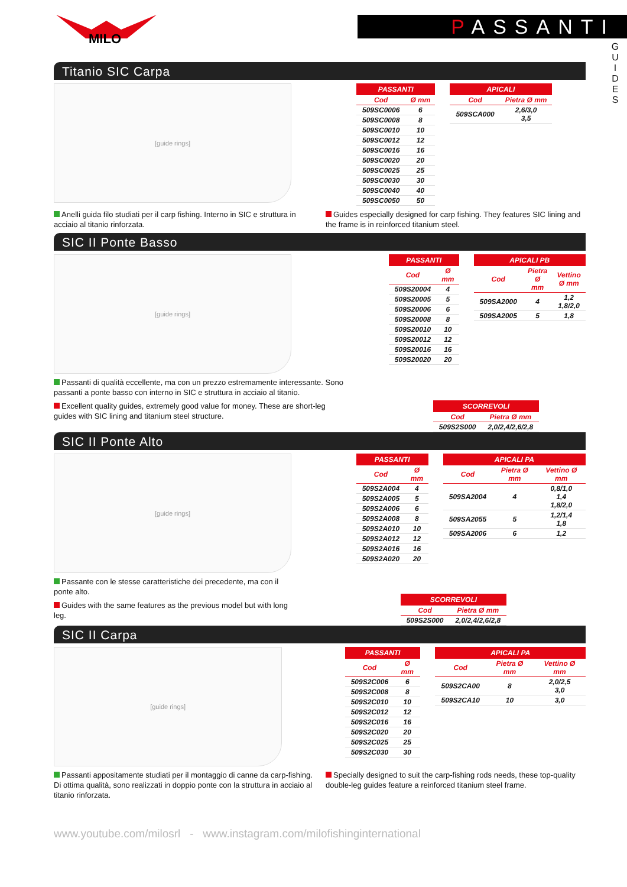MILO
PASSANTI
G U I D E S
Titanio SIC Carpa
[guide rings]
| PASSANTI | |
| --- | --- |
| Cod | Ø mm |
| 509SC0006 | 6 |
| 509SC0008 | 8 |
| 509SC0010 | 10 |
| 509SC0012 | 12 |
| 509SC0016 | 16 |
| 509SC0020 | 20 |
| 509SC0025 | 25 |
| 509SC0030 | 30 |
| 509SC0040 | 40 |
| 509SC0050 | 50 |
| APICALI | |
| --- | --- |
| Cod | Pietra Ø mm |
| 509SCA000 | 2,6/3,0 3,5 |
Anelli guida filo studiati per il carp fishing. Interno in SIC e struttura in acciaio al titanio rinforzata.
Guides especially designed for carp fishing. They features SIC lining and the frame is in reinforced titanium steel.
SIC II Ponte Basso
[guide rings]
Passanti di qualità eccellente, ma con un prezzo estremamente interessante. Sono passanti a ponte basso con interno in SIC e struttura in acciaio al titanio.
Excellent quality guides, extremely good value for money. These are short-leg guides with SIC lining and titanium steel structure.
| PASSANTI | |
| --- | --- |
| Cod | Ø mm |
| 509S20004 | 4 |
| 509S20005 | 5 |
| 509S20006 | 6 |
| 509S20008 | 8 |
| 509S20010 | 10 |
| 509S20012 | 12 |
| 509S20016 | 16 |
| 509S20020 | 20 |
| APICALI PB | | |
| --- | --- | --- |
| Cod | Pietra Ø mm | Vettino Ø mm |
| 509SA2000 | 4 | 1,2 1,8/2,0 |
| 509SA2005 | 5 | 1,8 |
| SCORREVOLI | |
| --- | --- |
| Cod | Pietra Ø mm |
| 509S2S000 | 2,0/2,4/2,6/2,8 |
SIC II Ponte Alto
[guide rings]
Passante con le stesse caratteristiche dei precedente, ma con il ponte alto.
Guides with the same features as the previous model but with long leg.
| PASSANTI | |
| --- | --- |
| Cod | Ø mm |
| 509S2A004 | 4 |
| 509S2A005 | 5 |
| 509S2A006 | 6 |
| 509S2A008 | 8 |
| 509S2A010 | 10 |
| 509S2A012 | 12 |
| 509S2A016 | 16 |
| 509S2A020 | 20 |
| APICALI PA | | |
| --- | --- | --- |
| Cod | Pietra Ø mm | Vettino Ø mm |
| 509SA2004 | 4 | 0,8/1,0 1,4 1,8/2,0 |
| 509SA2055 | 5 | 1,2/1,4 1,8 |
| 509SA2006 | 6 | 1,2 |
| SCORREVOLI | |
| --- | --- |
| Cod | Pietra Ø mm |
| 509S2S000 | 2,0/2,4/2,6/2,8 |
SIC II Carpa
[guide rings]
| PASSANTI | |
| --- | --- |
| Cod | Ø mm |
| 509S2C006 | 6 |
| 509S2C008 | 8 |
| 509S2C010 | 10 |
| 509S2C012 | 12 |
| 509S2C016 | 16 |
| 509S2C020 | 20 |
| 509S2C025 | 25 |
| 509S2C030 | 30 |
| APICALI PA | | |
| --- | --- | --- |
| Cod | Pietra Ø mm | Vettino Ø mm |
| 509S2CA00 | 8 | 2,0/2,5 3,0 |
| 509S2CA10 | 10 | 3,0 |
Passanti appositamente studiati per il montaggio di canne da carp-fishing. Di ottima qualità, sono realizzati in doppio ponte con la struttura in acciaio al titanio rinforzata.
Specially designed to suit the carp-fishing rods needs, these top-quality double-leg guides feature a reinforced titanium steel frame.
www.youtube.com/milosrl - www.instagram.com/milofishinginternational